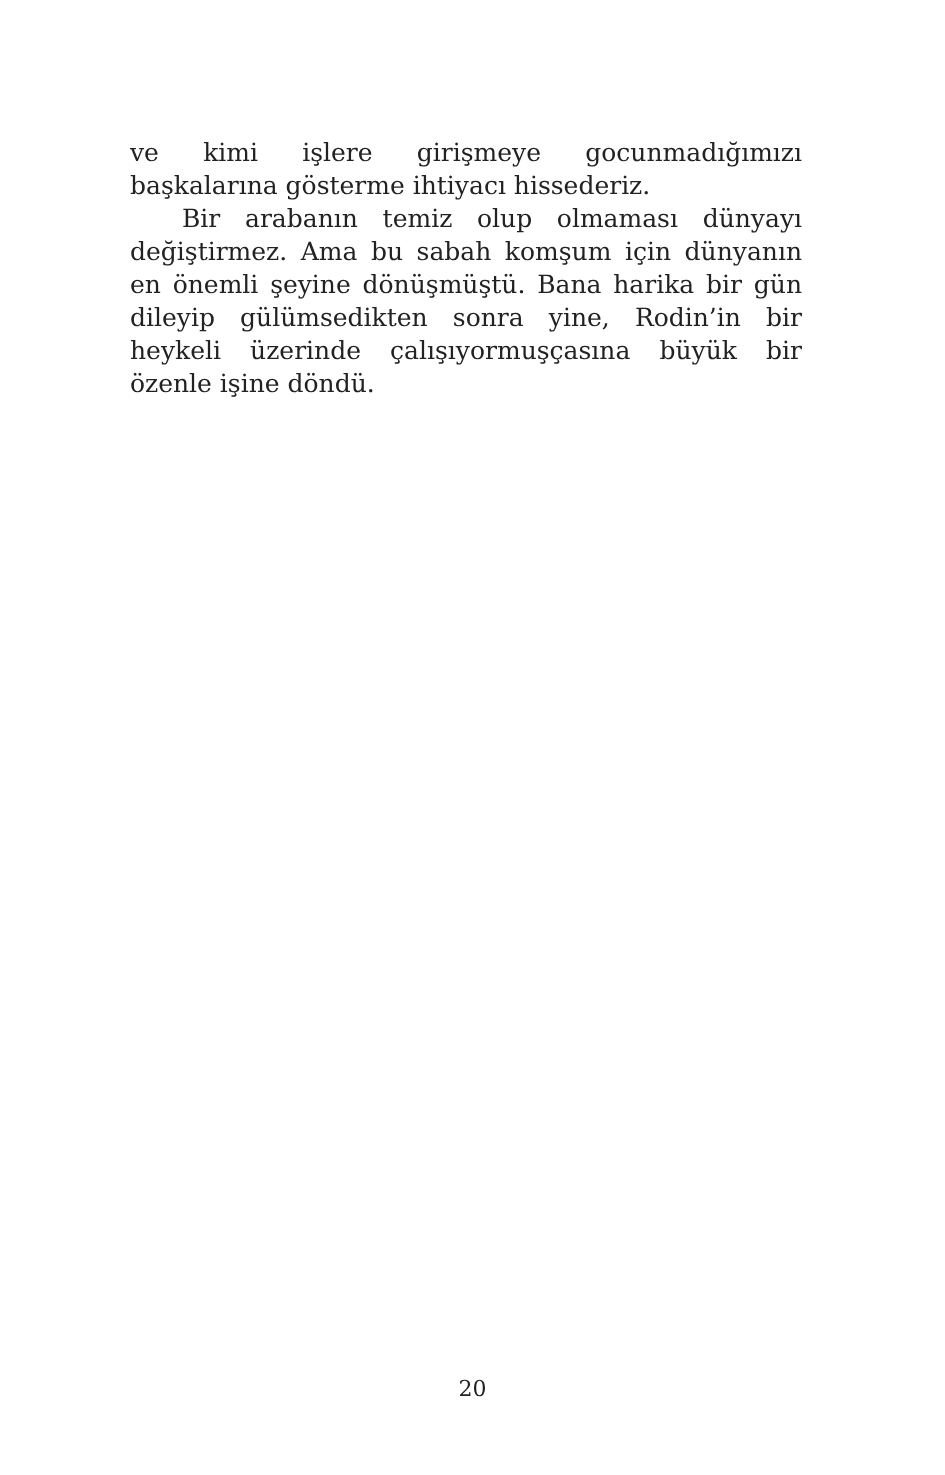ve kimi işlere girişmeye gocunmadığımızı başkalarına gösterme ihtiyacı hissederiz.
Bir arabanın temiz olup olmaması dünyayı değiştirmez. Ama bu sabah komşum için dünyanın en önemli şeyine dönüşmüştü. Bana harika bir gün dileyip gülümsedikten sonra yine, Rodin’in bir heykeli üzerinde çalışıyormuşçasına büyük bir özenle işine döndü.
20